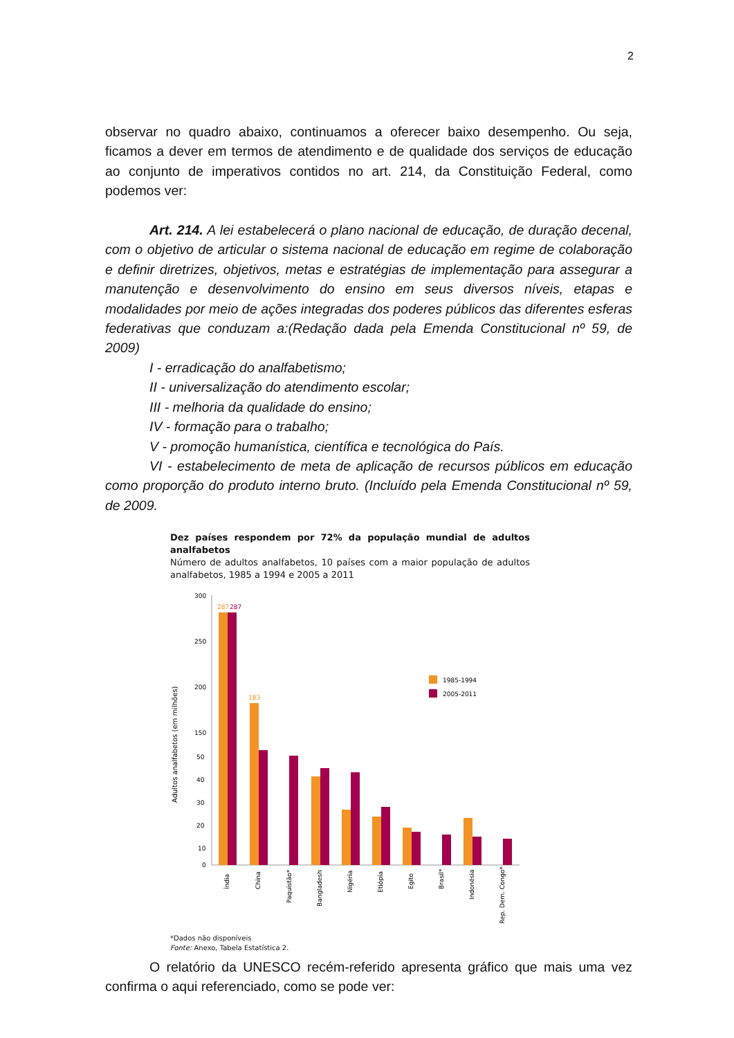2
observar no quadro abaixo, continuamos a oferecer baixo desempenho. Ou seja, ficamos a dever em termos de atendimento e de qualidade dos serviços de educação ao conjunto de imperativos contidos no art. 214, da Constituição Federal, como podemos ver:
Art. 214. A lei estabelecerá o plano nacional de educação, de duração decenal, com o objetivo de articular o sistema nacional de educação em regime de colaboração e definir diretrizes, objetivos, metas e estratégias de implementação para assegurar a manutenção e desenvolvimento do ensino em seus diversos níveis, etapas e modalidades por meio de ações integradas dos poderes públicos das diferentes esferas federativas que conduzam a:(Redação dada pela Emenda Constitucional nº 59, de 2009)
I - erradicação do analfabetismo;
II - universalização do atendimento escolar;
III - melhoria da qualidade do ensino;
IV - formação para o trabalho;
V - promoção humanística, científica e tecnológica do País.
VI - estabelecimento de meta de aplicação de recursos públicos em educação como proporção do produto interno bruto. (Incluído pela Emenda Constitucional nº 59, de 2009.
Dez países respondem por 72% da população mundial de adultos analfabetos
Número de adultos analfabetos, 10 países com a maior população de adultos analfabetos, 1985 a 1994 e 2005 a 2011
Adultos analfabetos (em milhões)
300
250
200
150
50
40
30
20
10
0
287
287
183
1985-1994
2005-2011
Índia
China
Paquistão*
Bangladesh
Nigéria
Etiópia
Egito
Brasil*
Indonésia
Rep. Dem. Congo*
*Dados não disponíveis
Fonte: Anexo, Tabela Estatística 2.
O relatório da UNESCO recém-referido apresenta gráfico que mais uma vez confirma o aqui referenciado, como se pode ver: